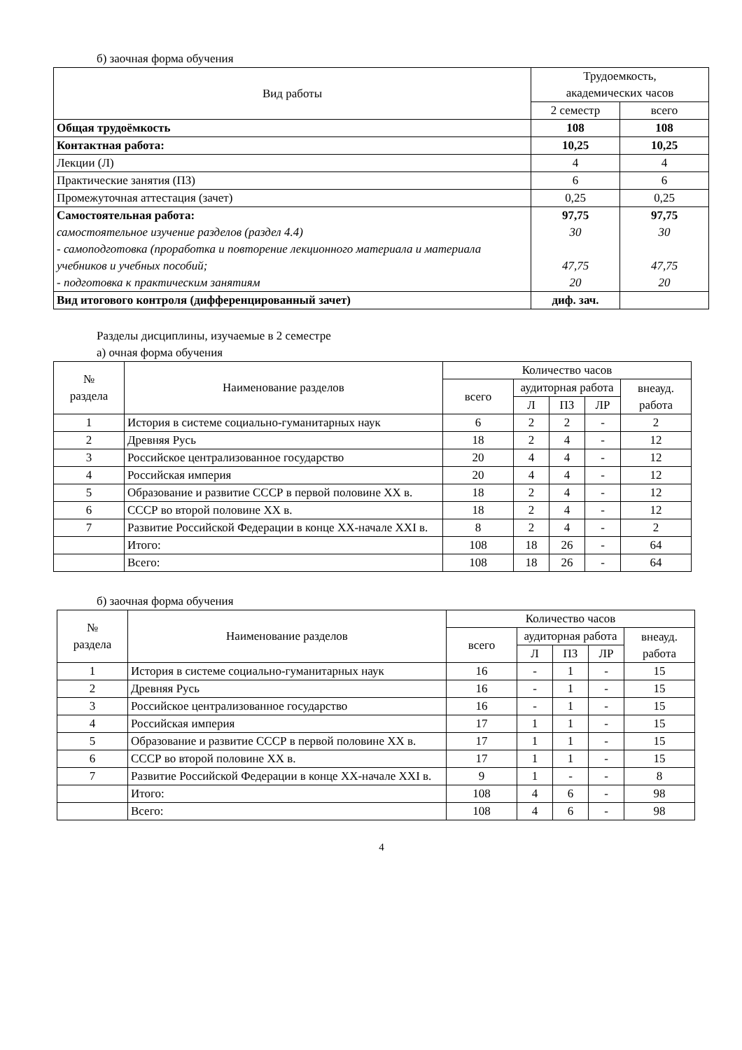б) заочная форма обучения
| Вид работы | Трудоемкость, академических часов | |
| --- | --- | --- |
| | 2 семестр | всего |
| Общая трудоёмкость | 108 | 108 |
| Контактная работа: | 10,25 | 10,25 |
| Лекции (Л) | 4 | 4 |
| Практические занятия (ПЗ) | 6 | 6 |
| Промежуточная аттестация (зачет) | 0,25 | 0,25 |
| Самостоятельная работа: самостоятельное изучение разделов (раздел 4.4) - самоподготовка (проработка и повторение лекционного материала и материала учебников и учебных пособий; - подготовка к практическим занятиям | 97,75 30 47,75 20 | 97,75 30 47,75 20 |
| Вид итогового контроля (дифференцированный зачет) | диф. зач. | |
Разделы дисциплины, изучаемые в 2 семестре
а) очная форма обучения
| № раздела | Наименование разделов | Количество часов | | | | |
| --- | --- | --- | --- | --- | --- | --- |
| | | всего | аудиторная работа | | | внеауд. работа |
| | | | Л | ПЗ | ЛР | |
| 1 | История в системе социально-гуманитарных наук | 6 | 2 | 2 | - | 2 |
| 2 | Древняя Русь | 18 | 2 | 4 | - | 12 |
| 3 | Российское централизованное государство | 20 | 4 | 4 | - | 12 |
| 4 | Российская империя | 20 | 4 | 4 | - | 12 |
| 5 | Образование и развитие СССР в первой половине XX в. | 18 | 2 | 4 | - | 12 |
| 6 | СССР во второй половине XX в. | 18 | 2 | 4 | - | 12 |
| 7 | Развитие Российской Федерации в конце XX-начале XXI в. | 8 | 2 | 4 | - | 2 |
| | Итого: | 108 | 18 | 26 | - | 64 |
| | Всего: | 108 | 18 | 26 | - | 64 |
б) заочная форма обучения
| № раздела | Наименование разделов | Количество часов | | | | |
| --- | --- | --- | --- | --- | --- | --- |
| | | всего | аудиторная работа | | | внеауд. работа |
| | | | Л | ПЗ | ЛР | |
| 1 | История в системе социально-гуманитарных наук | 16 | - | 1 | - | 15 |
| 2 | Древняя Русь | 16 | - | 1 | - | 15 |
| 3 | Российское централизованное государство | 16 | - | 1 | - | 15 |
| 4 | Российская империя | 17 | 1 | 1 | - | 15 |
| 5 | Образование и развитие СССР в первой половине XX в. | 17 | 1 | 1 | - | 15 |
| 6 | СССР во второй половине XX в. | 17 | 1 | 1 | - | 15 |
| 7 | Развитие Российской Федерации в конце XX-начале XXI в. | 9 | 1 | - | - | 8 |
| | Итого: | 108 | 4 | 6 | - | 98 |
| | Всего: | 108 | 4 | 6 | - | 98 |
4